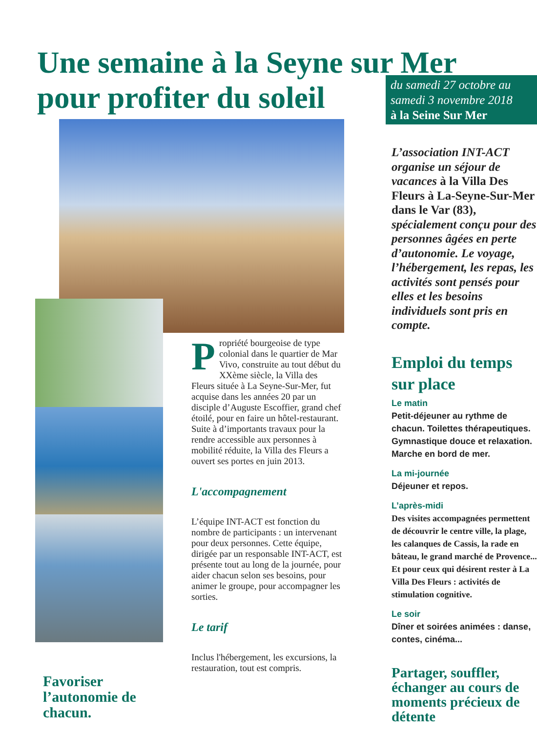Une semaine à la Seyne sur Mer
pour profiter du soleil
Favoriser l’autonomie de chacun.
Propriété bourgeoise de type colonial dans le quartier de Mar Vivo, construite au tout début du XXème siècle, la Villa des Fleurs située à La Seyne-Sur-Mer, fut acquise dans les années 20 par un disciple d’Auguste Escoffier, grand chef étoilé, pour en faire un hôtel-restaurant. Suite à d’importants travaux pour la rendre accessible aux personnes à mobilité réduite, la Villa des Fleurs a ouvert ses portes en juin 2013.
L'accompagnement
L’équipe INT-ACT est fonction du nombre de participants : un intervenant pour deux personnes. Cette équipe, dirigée par un responsable INT-ACT, est présente tout au long de la journée, pour aider chacun selon ses besoins, pour animer le groupe, pour accompagner les sorties.
Le tarif
Inclus l'hébergement, les excursions, la restauration, tout est compris.
du samedi 27 octobre au samedi 3 novembre 2018
à la Seine Sur Mer
L’association INT-ACT organise un séjour de vacances à la Villa Des Fleurs à La-Seyne-Sur-Mer dans le Var (83), spécialement conçu pour des personnes âgées en perte d’autonomie. Le voyage, l’hébergement, les repas, les activités sont pensés pour elles et les besoins individuels sont pris en compte.
Emploi du temps sur place
Le matin
Petit-déjeuner au rythme de chacun. Toilettes thérapeutiques. Gymnastique douce et relaxation. Marche en bord de mer.
La mi-journée
Déjeuner et repos.
L’après-midi
Des visites accompagnées permettent de découvrir le centre ville, la plage, les calanques de Cassis, la rade en bâteau, le grand marché de Provence...
Et pour ceux qui désirent rester à La Villa Des Fleurs : activités de stimulation cognitive.
Le soir
Dîner et soirées animées : danse, contes, cinéma...
Partager, souffler, échanger au cours de moments précieux de détente